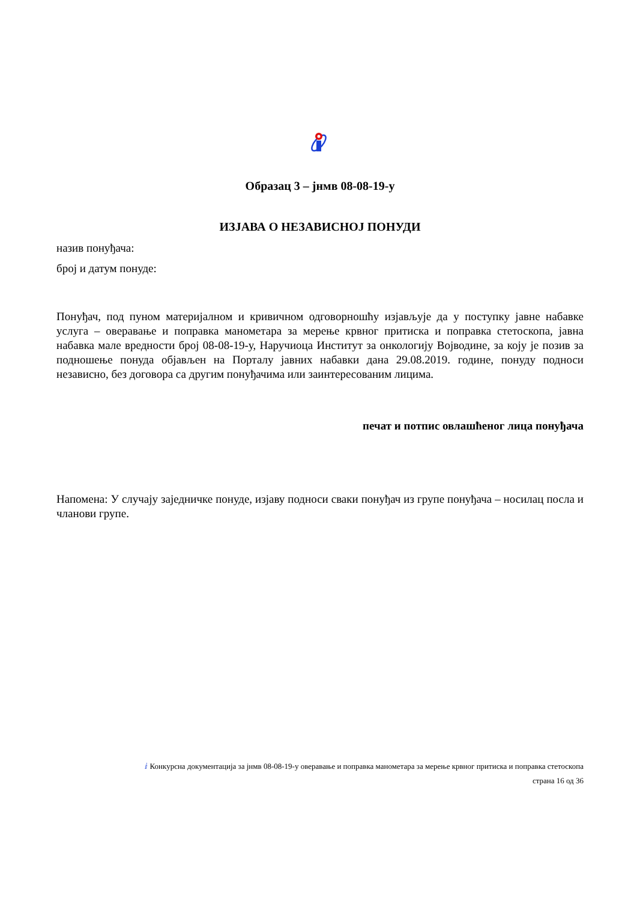Образац 3 – јнмв 08-08-19-у
ИЗЈАВА О НЕЗАВИСНОЈ ПОНУДИ
назив понуђача:
број и датум понуде:
Понуђач, под пуном материјалном и кривичном одговорношћу изјављује да у поступку јавне набавке услуга – оверавање и поправка манометара за мерење крвног притиска и поправка стетоскопа, јавна набавка мале вредности број 08-08-19-у, Наручиоца Институт за онкологију Војводине, за коју је позив за подношење понуда објављен на Порталу јавних набавки дана 29.08.2019. године, понуду подноси независно, без договора са другим понуђачима или заинтересованим лицима.
печат и потпис овлашћеног лица понуђача
Напомена: У случају заједничке понуде, изјаву подноси сваки понуђач из групе понуђача – носилац посла и чланови групе.
ⅈ Конкурсна документација за јнмв 08-08-19-у оверавање и поправка манометара за мерење крвног притиска и поправка стетоскопа
страна 16 од 36